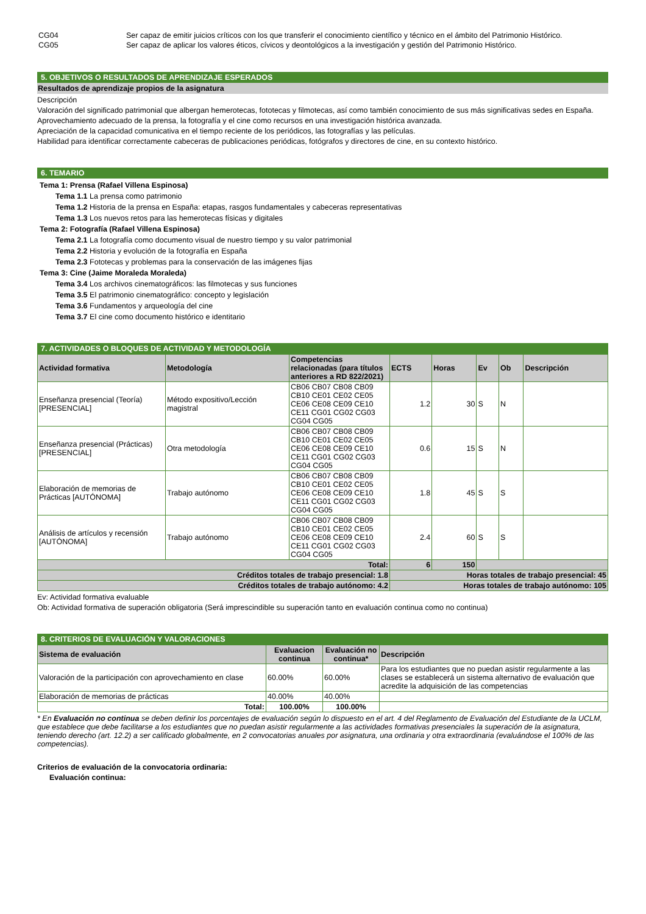| CG04 | Ser capaz de emitir juicios críticos con los que transferir el conocimiento científico y técnico en el ámbito del Patrimonio Histórico. |
| CG05 | Ser capaz de aplicar los valores éticos, cívicos y deontológicos a la investigación y gestión del Patrimonio Histórico. |
5. OBJETIVOS O RESULTADOS DE APRENDIZAJE ESPERADOS
Resultados de aprendizaje propios de la asignatura
Descripción
Valoración del significado patrimonial que albergan hemerotecas, fototecas y filmotecas, así como también conocimiento de sus más significativas sedes en España.
Aprovechamiento adecuado de la prensa, la fotografía y el cine como recursos en una investigación histórica avanzada.
Apreciación de la capacidad comunicativa en el tiempo reciente de los periódicos, las fotografías y las películas.
Habilidad para identificar correctamente cabeceras de publicaciones periódicas, fotógrafos y directores de cine, en su contexto histórico.
6. TEMARIO
Tema 1: Prensa (Rafael Villena Espinosa)
Tema 1.1 La prensa como patrimonio
Tema 1.2 Historia de la prensa en España: etapas, rasgos fundamentales y cabeceras representativas
Tema 1.3 Los nuevos retos para las hemerotecas físicas y digitales
Tema 2: Fotografía (Rafael Villena Espinosa)
Tema 2.1 La fotografía como documento visual de nuestro tiempo y su valor patrimonial
Tema 2.2 Historia y evolución de la fotografía en España
Tema 2.3 Fototecas y problemas para la conservación de las imágenes fijas
Tema 3: Cine (Jaime Moraleda Moraleda)
Tema 3.4 Los archivos cinematográficos: las filmotecas y sus funciones
Tema 3.5 El patrimonio cinematográfico: concepto y legislación
Tema 3.6 Fundamentos y arqueología del cine
Tema 3.7 El cine como documento histórico e identitario
7. ACTIVIDADES O BLOQUES DE ACTIVIDAD Y METODOLOGÍA
| Actividad formativa | Metodología | Competencias relacionadas (para títulos anteriores a RD 822/2021) | ECTS | Horas | Ev | Ob | Descripción |
| --- | --- | --- | --- | --- | --- | --- | --- |
| Enseñanza presencial (Teoría) [PRESENCIAL] | Método expositivo/Lección magistral | CB06 CB07 CB08 CB09 CB10 CE01 CE02 CE05 CE06 CE08 CE09 CE10 CE11 CG01 CG02 CG03 CG04 CG05 | 1.2 | 30 | S | N | |
| Enseñanza presencial (Prácticas) [PRESENCIAL] | Otra metodología | CB06 CB07 CB08 CB09 CB10 CE01 CE02 CE05 CE06 CE08 CE09 CE10 CE11 CG01 CG02 CG03 CG04 CG05 | 0.6 | 15 | S | N | |
| Elaboración de memorias de Prácticas [AUTÓNOMA] | Trabajo autónomo | CB06 CB07 CB08 CB09 CB10 CE01 CE02 CE05 CE06 CE08 CE09 CE10 CE11 CG01 CG02 CG03 CG04 CG05 | 1.8 | 45 | S | S | |
| Análisis de artículos y recensión [AUTÓNOMA] | Trabajo autónomo | CB06 CB07 CB08 CB09 CB10 CE01 CE02 CE05 CE06 CE08 CE09 CE10 CE11 CG01 CG02 CG03 CG04 CG05 | 2.4 | 60 | S | S | |
| Total: | | | 6 | 150 | | | |
| Créditos totales de trabajo presencial: 1.8 | | | Horas totales de trabajo presencial: 45 | | | | |
| Créditos totales de trabajo autónomo: 4.2 | | | Horas totales de trabajo autónomo: 105 | | | | |
Ev: Actividad formativa evaluable
Ob: Actividad formativa de superación obligatoria (Será imprescindible su superación tanto en evaluación continua como no continua)
8. CRITERIOS DE EVALUACIÓN Y VALORACIONES
| Sistema de evaluación | Evaluacion continua | Evaluación no continua* | Descripción |
| --- | --- | --- | --- |
| Valoración de la participación con aprovechamiento en clase | 60.00% | 60.00% | Para los estudiantes que no puedan asistir regularmente a las clases se establecerá un sistema alternativo de evaluación que acredite la adquisición de las competencias |
| Elaboración de memorias de prácticas | 40.00% | 40.00% | |
| Total: | 100.00% | 100.00% | |
* En Evaluación no continua se deben definir los porcentajes de evaluación según lo dispuesto en el art. 4 del Reglamento de Evaluación del Estudiante de la UCLM, que establece que debe facilitarse a los estudiantes que no puedan asistir regularmente a las actividades formativas presenciales la superación de la asignatura, teniendo derecho (art. 12.2) a ser calificado globalmente, en 2 convocatorias anuales por asignatura, una ordinaria y otra extraordinaria (evaluándose el 100% de las competencias).
Criterios de evaluación de la convocatoria ordinaria:
Evaluación continua: